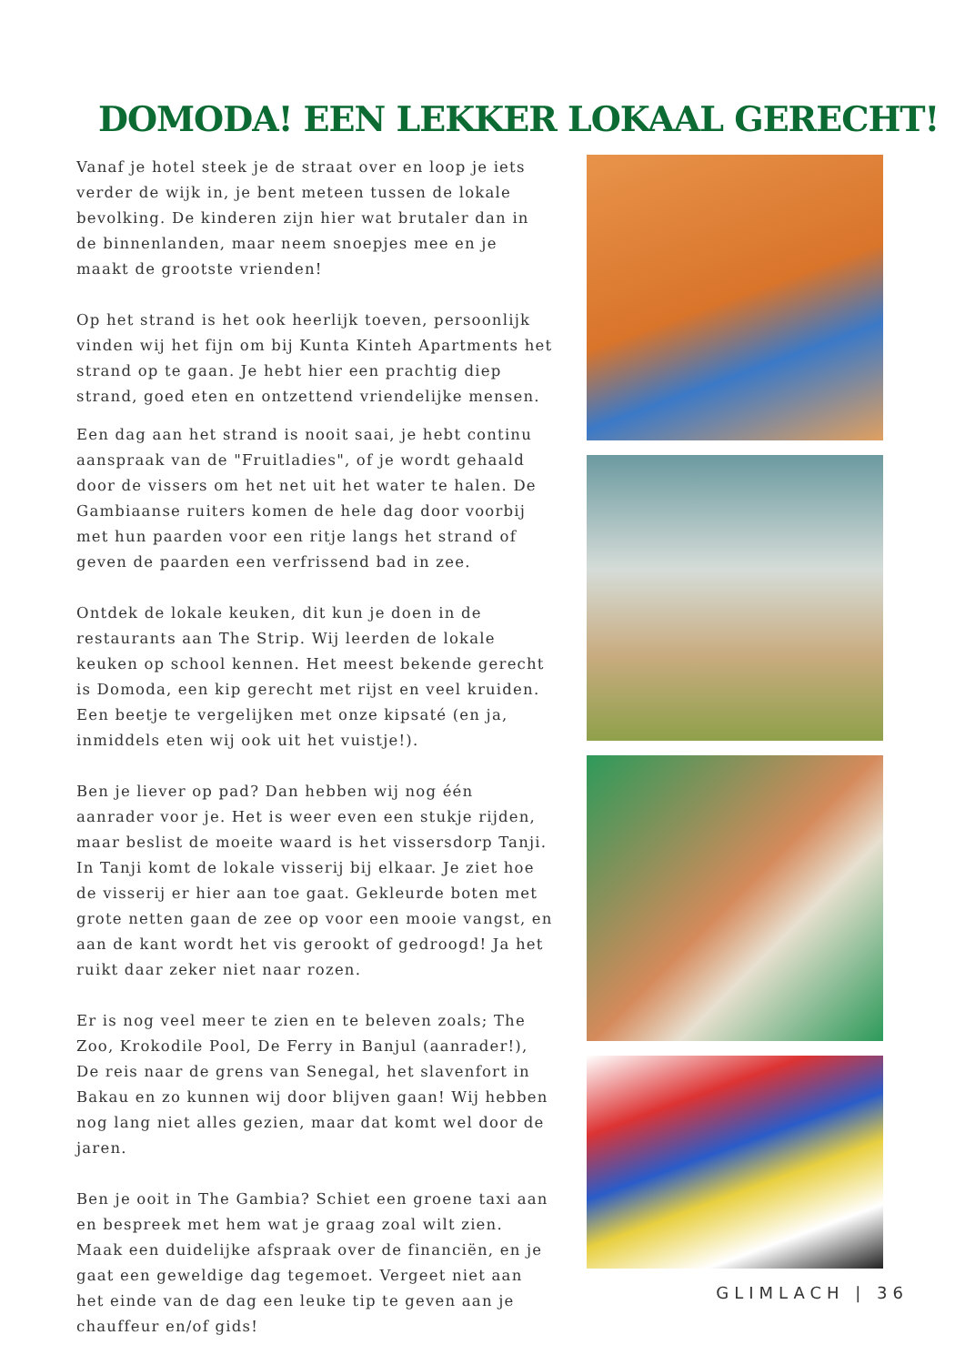DOMODA! EEN LEKKER LOKAAL GERECHT!
Vanaf je hotel steek je de straat over en loop je iets verder de wijk in, je bent meteen tussen de lokale bevolking. De kinderen zijn hier wat brutaler dan in de binnenlanden, maar neem snoepjes mee en je maakt de grootste vrienden!
Op het strand is het ook heerlijk toeven, persoonlijk vinden wij het fijn om bij Kunta Kinteh Apartments het strand op te gaan. Je hebt hier een prachtig diep strand, goed eten en ontzettend vriendelijke mensen.
Een dag aan het strand is nooit saai, je hebt continu aanspraak van de "Fruitladies", of je wordt gehaald door de vissers om het net uit het water te halen. De Gambiaanse ruiters komen de hele dag door voorbij met hun paarden voor een ritje langs het strand of geven de paarden een verfrissend bad in zee.
Ontdek de lokale keuken, dit kun je doen in de restaurants aan The Strip. Wij leerden de lokale keuken op school kennen. Het meest bekende gerecht is Domoda, een kip gerecht met rijst en veel kruiden. Een beetje te vergelijken met onze kipsaté (en ja, inmiddels eten wij ook uit het vuistje!).
Ben je liever op pad? Dan hebben wij nog één aanrader voor je. Het is weer even een stukje rijden, maar beslist de moeite waard is het vissersdorp Tanji. In Tanji komt de lokale visserij bij elkaar. Je ziet hoe de visserij er hier aan toe gaat. Gekleurde boten met grote netten gaan de zee op voor een mooie vangst, en aan de kant wordt het vis gerookt of gedroogd! Ja het ruikt daar zeker niet naar rozen.
Er is nog veel meer te zien en te beleven zoals; The Zoo, Krokodile Pool, De Ferry in Banjul (aanrader!), De reis naar de grens van Senegal, het slavenfort in Bakau en zo kunnen wij door blijven gaan! Wij hebben nog lang niet alles gezien, maar dat komt wel door de jaren.
Ben je ooit in The Gambia? Schiet een groene taxi aan en bespreek met hem wat je graag zoal wilt zien. Maak een duidelijke afspraak over de financiën, en je gaat een geweldige dag tegemoet. Vergeet niet aan het einde van de dag een leuke tip te geven aan je chauffeur en/of gids!
GLIMLACH | 36